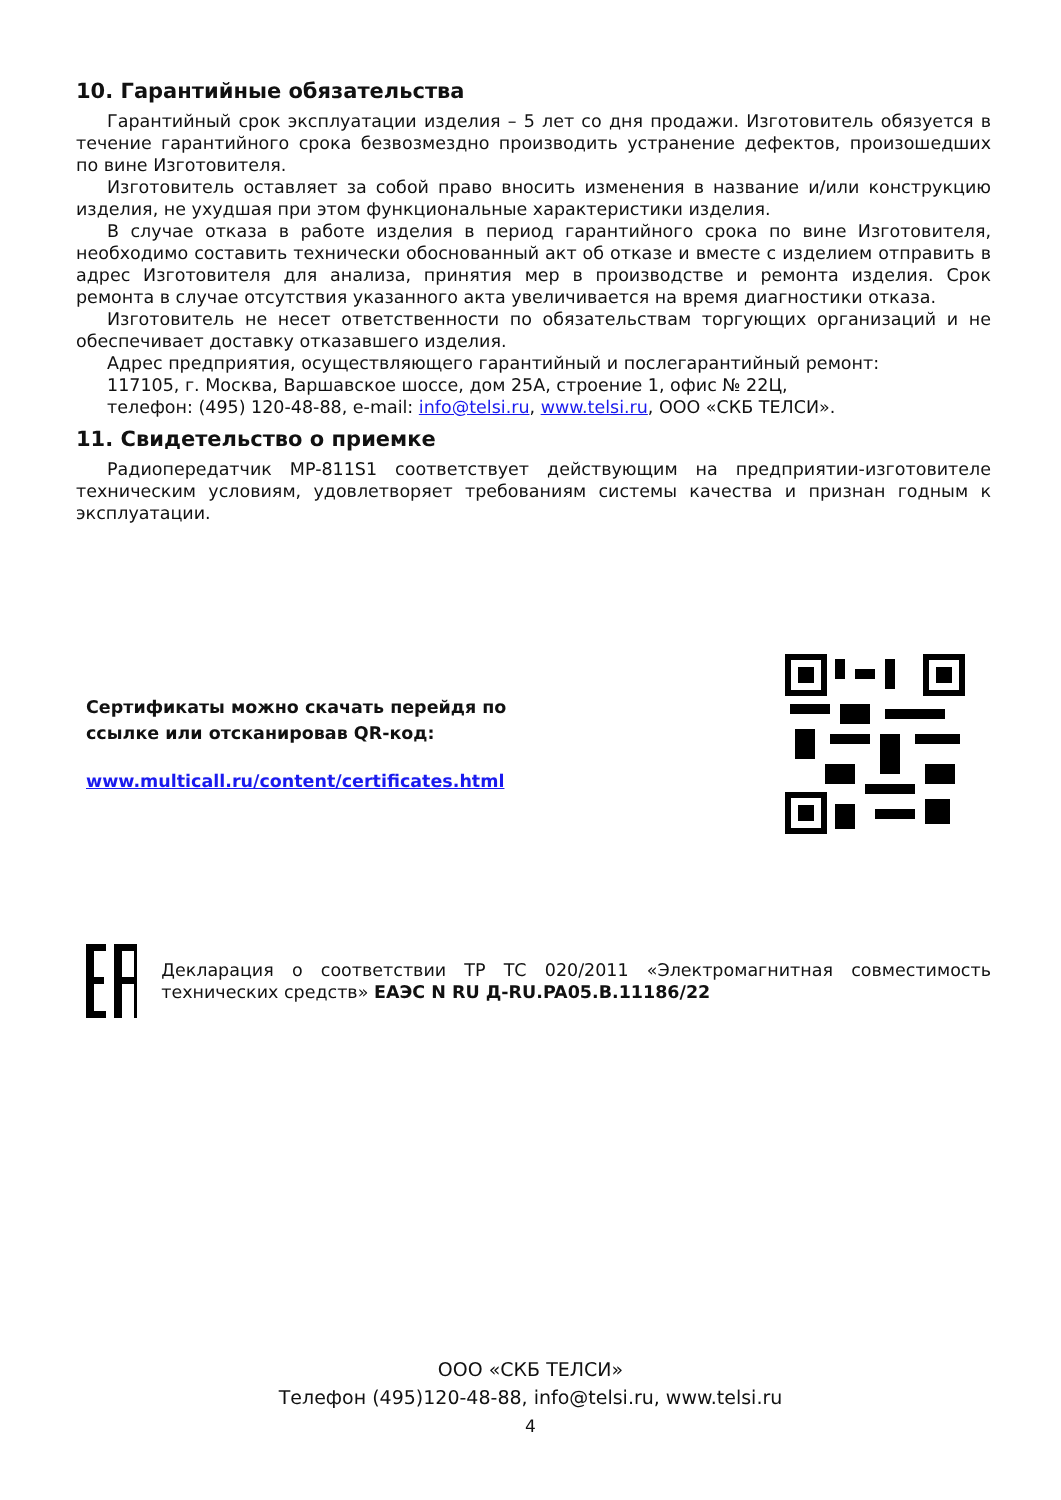10. Гарантийные обязательства
Гарантийный срок эксплуатации изделия – 5 лет со дня продажи. Изготовитель обязуется в течение гарантийного срока безвозмездно производить устранение дефектов, произошедших по вине Изготовителя.
Изготовитель оставляет за собой право вносить изменения в название и/или конструкцию изделия, не ухудшая при этом функциональные характеристики изделия.
В случае отказа в работе изделия в период гарантийного срока по вине Изготовителя, необходимо составить технически обоснованный акт об отказе и вместе с изделием отправить в адрес Изготовителя для анализа, принятия мер в производстве и ремонта изделия. Срок ремонта в случае отсутствия указанного акта увеличивается на время диагностики отказа.
Изготовитель не несет ответственности по обязательствам торгующих организаций и не обеспечивает доставку отказавшего изделия.
Адрес предприятия, осуществляющего гарантийный и послегарантийный ремонт:
117105, г. Москва, Варшавское шоссе, дом 25А, строение 1, офис № 22Ц,
телефон: (495) 120-48-88, e-mail: info@telsi.ru, www.telsi.ru, ООО «СКБ ТЕЛСИ».
11. Свидетельство о приемке
Радиопередатчик MP-811S1 соответствует действующим на предприятии-изготовителе техническим условиям, удовлетворяет требованиям системы качества и признан годным к эксплуатации.
Сертификаты можно скачать перейдя по
ссылке или отсканировав QR-код:
www.multicall.ru/content/certificates.html
Декларация о соответствии ТР ТС 020/2011 «Электромагнитная совместимость технических средств» ЕАЭС N RU Д-RU.PA05.B.11186/22
ООО «СКБ ТЕЛСИ»
Телефон (495)120-48-88, info@telsi.ru, www.telsi.ru
4